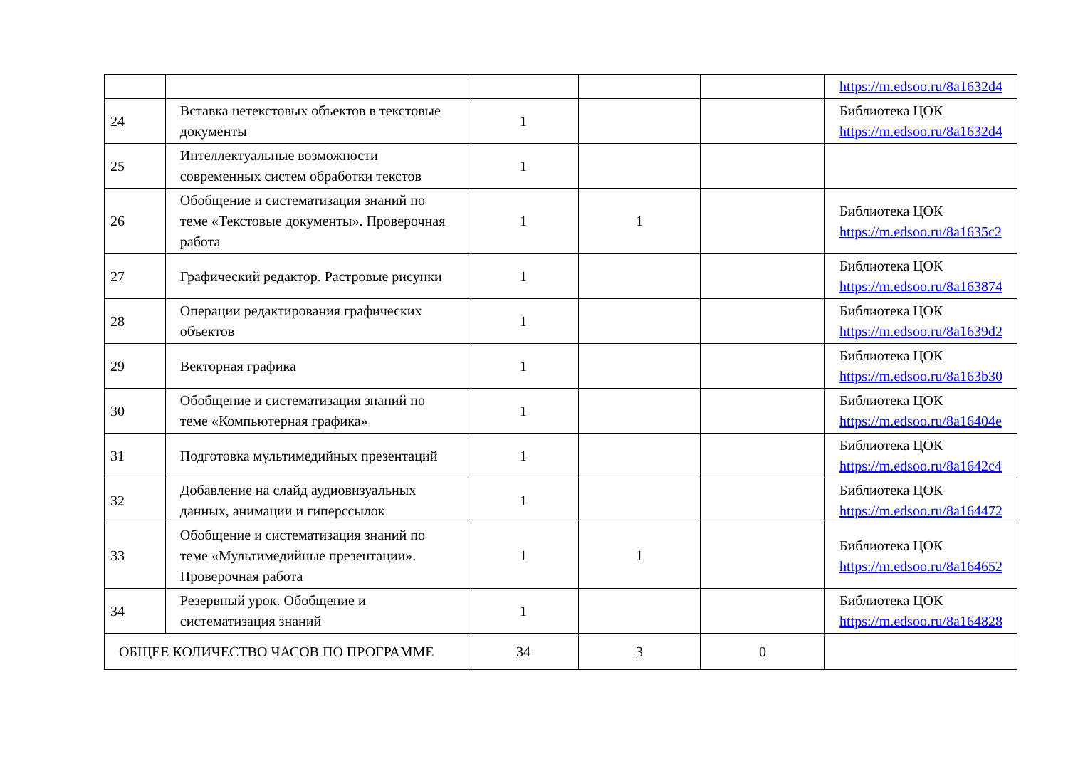| | | | | | https://m.edsoo.ru/8a1632d4 |
| 24 | Вставка нетекстовых объектов в текстовые документы | 1 | | | Библиотека ЦОК https://m.edsoo.ru/8a1632d4 |
| 25 | Интеллектуальные возможности современных систем обработки текстов | 1 | | | |
| 26 | Обобщение и систематизация знаний по теме «Текстовые документы». Проверочная работа | 1 | 1 | | Библиотека ЦОК https://m.edsoo.ru/8a1635c2 |
| 27 | Графический редактор. Растровые рисунки | 1 | | | Библиотека ЦОК https://m.edsoo.ru/8a163874 |
| 28 | Операции редактирования графических объектов | 1 | | | Библиотека ЦОК https://m.edsoo.ru/8a1639d2 |
| 29 | Векторная графика | 1 | | | Библиотека ЦОК https://m.edsoo.ru/8a163b30 |
| 30 | Обобщение и систематизация знаний по теме «Компьютерная графика» | 1 | | | Библиотека ЦОК https://m.edsoo.ru/8a16404e |
| 31 | Подготовка мультимедийных презентаций | 1 | | | Библиотека ЦОК https://m.edsoo.ru/8a1642c4 |
| 32 | Добавление на слайд аудиовизуальных данных, анимации и гиперссылок | 1 | | | Библиотека ЦОК https://m.edsoo.ru/8a164472 |
| 33 | Обобщение и систематизация знаний по теме «Мультимедийные презентации». Проверочная работа | 1 | 1 | | Библиотека ЦОК https://m.edsoo.ru/8a164652 |
| 34 | Резервный урок. Обобщение и систематизация знаний | 1 | | | Библиотека ЦОК https://m.edsoo.ru/8a164828 |
| ОБЩЕЕ КОЛИЧЕСТВО ЧАСОВ ПО ПРОГРАММЕ | | 34 | 3 | 0 | |